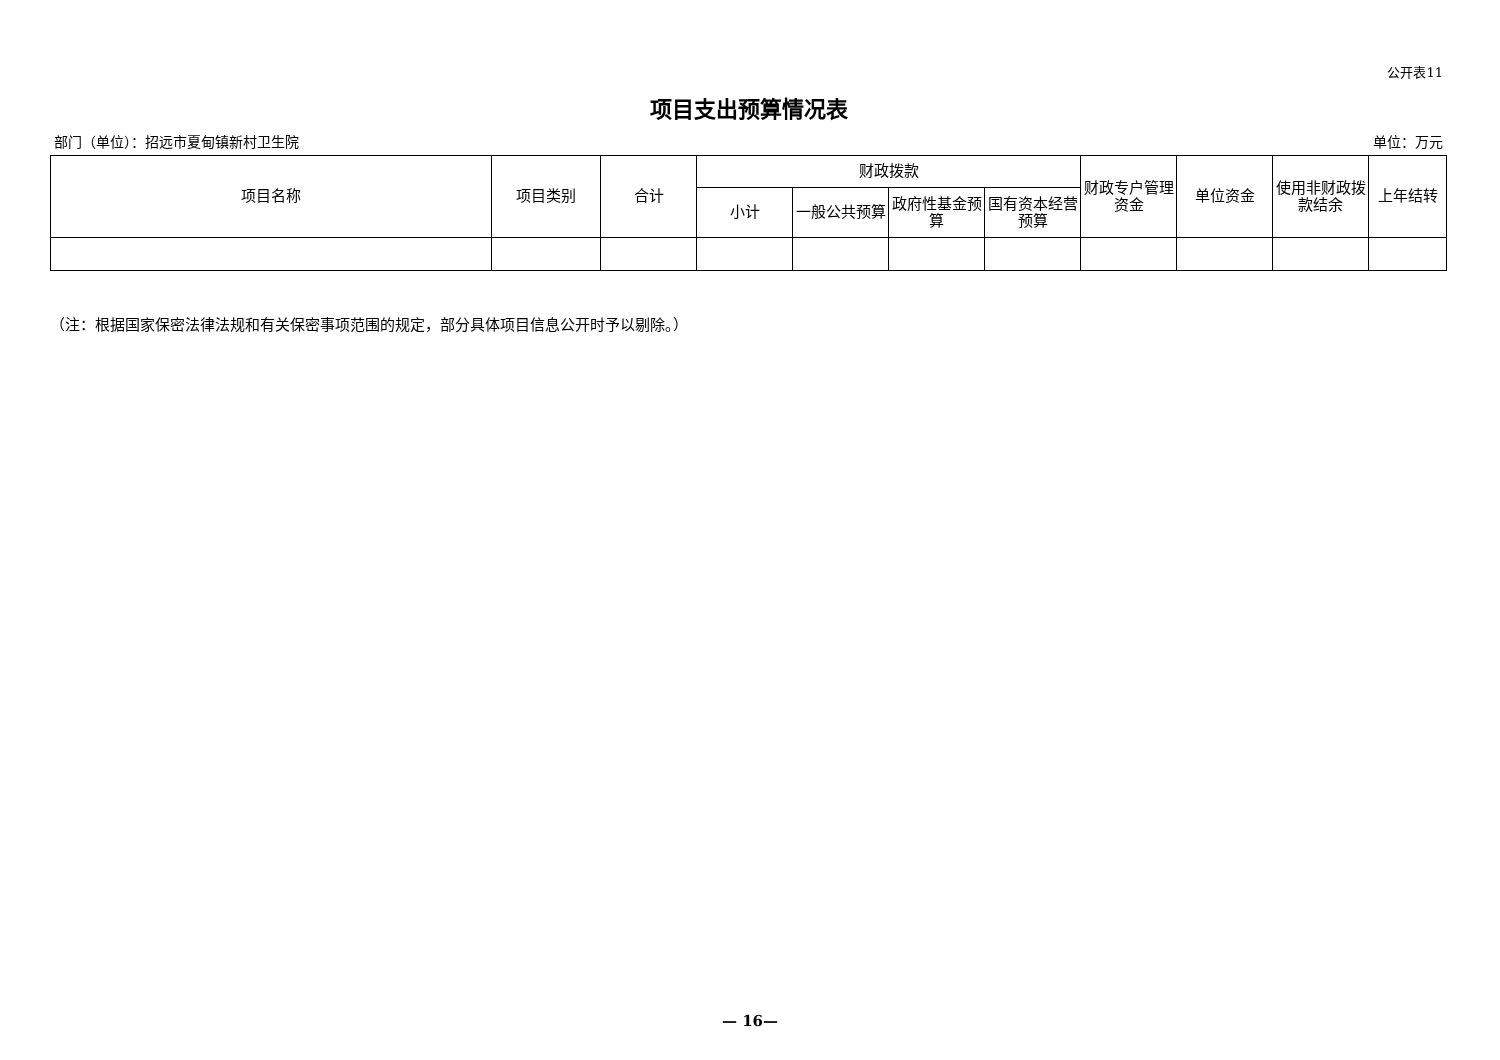公开表11
项目支出预算情况表
部门（单位）：招远市夏甸镇新村卫生院 单位：万元
| 项目名称 | 项目类别 | 合计 | 财政拨款 | | | | 财政专户管理资金 | 单位资金 | 使用非财政拨款结余 | 上年结转 |
| --- | --- | --- | --- | --- | --- | --- | --- | --- | --- | --- |
| | | | 小计 | 一般公共预算 | 政府性基金预算 | 国有资本经营预算 | | | | |
（注：根据国家保密法律法规和有关保密事项范围的规定，部分具体项目信息公开时予以剔除。）
— 16—